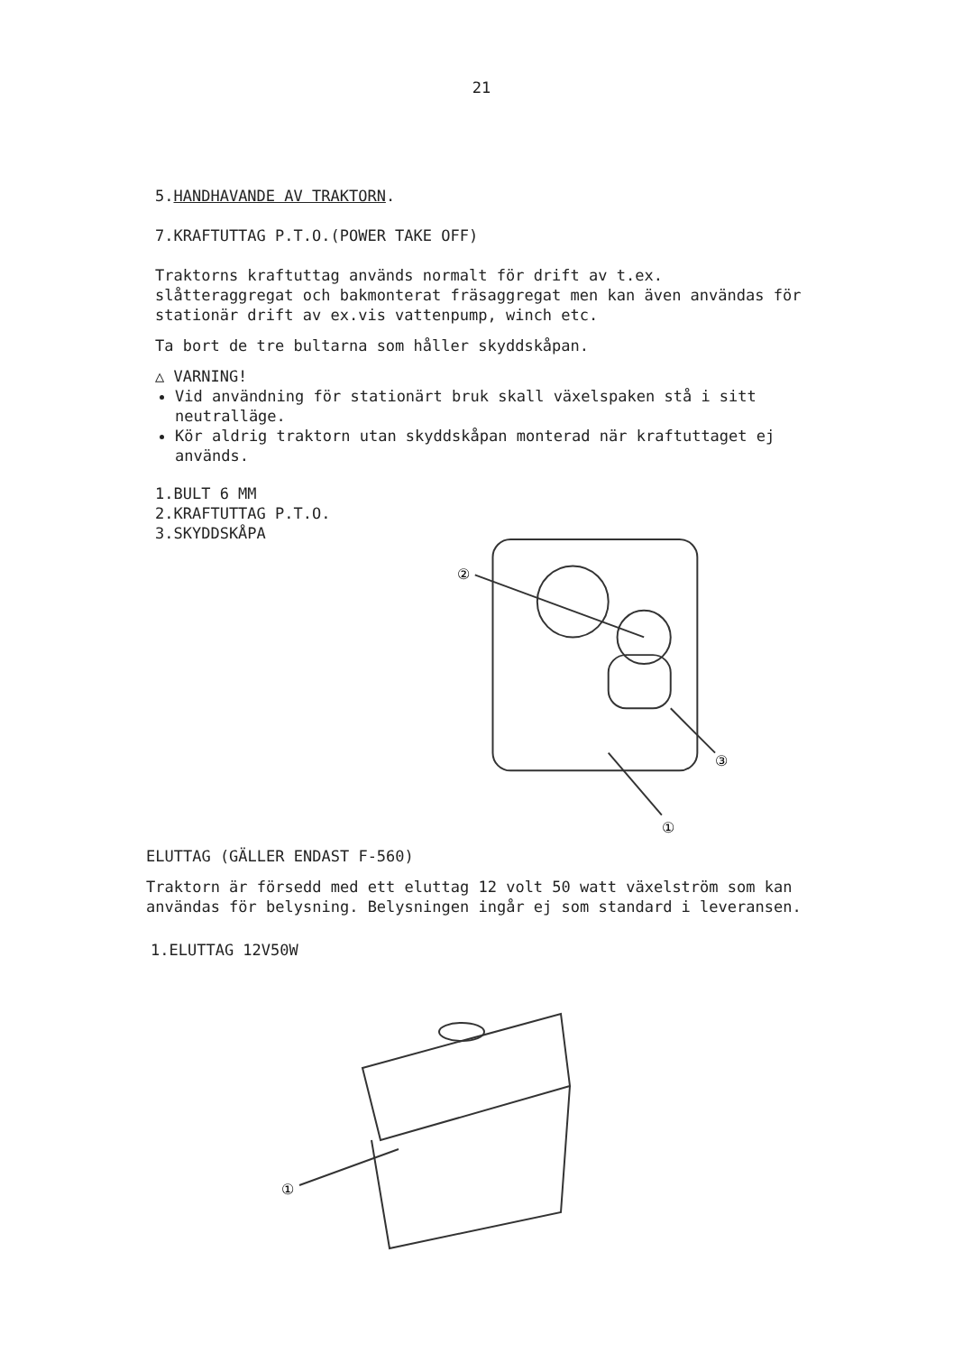21
5.HANDHAVANDE AV TRAKTORN.
7.KRAFTUTTAG P.T.O.(POWER TAKE OFF)
Traktorns kraftuttag används normalt för drift av t.ex. slåtteraggregat och bakmonterat fräsaggregat men kan även användas för stationär drift av ex.vis vattenpump, winch etc.
Ta bort de tre bultarna som håller skyddskåpan.
△ VARNING!
Vid användning för stationärt bruk skall växelspaken stå i sitt neutralläge.
Kör aldrig traktorn utan skyddskåpan monterad när kraftuttaget ej används.
1.BULT 6 MM
2.KRAFTUTTAG P.T.O.
3.SKYDDSKÅPA
②
③
①
ELUTTAG (GÄLLER ENDAST F-560)
Traktorn är försedd med ett eluttag 12 volt 50 watt växelström som kan användas för belysning. Belysningen ingår ej som standard i leveransen.
1.ELUTTAG 12V50W
①